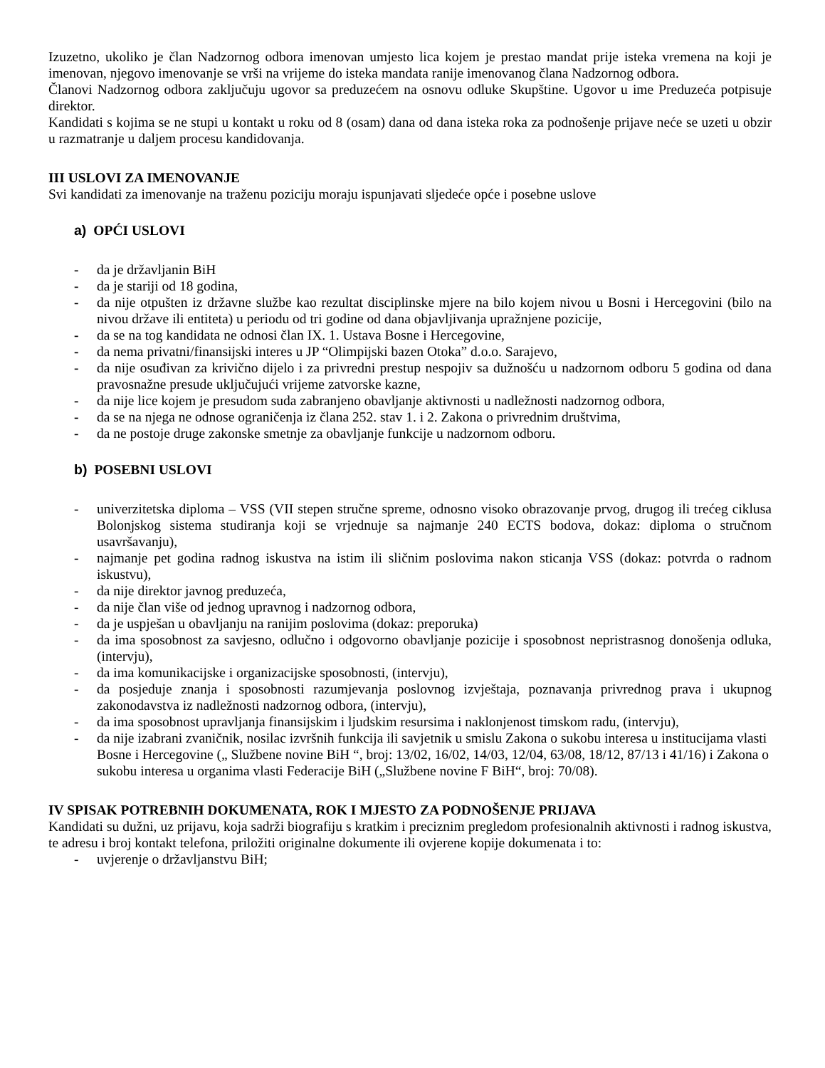Izuzetno, ukoliko je član Nadzornog odbora imenovan umjesto lica kojem je prestao mandat prije isteka vremena na koji je imenovan, njegovo imenovanje se vrši na vrijeme do isteka mandata ranije imenovanog člana Nadzornog odbora.
Članovi Nadzornog odbora zaključuju ugovor sa preduzećem na osnovu odluke Skupštine. Ugovor u ime Preduzeća potpisuje direktor.
Kandidati s kojima se ne stupi u kontakt u roku od 8 (osam) dana od dana isteka roka za podnošenje prijave neće se uzeti u obzir u razmatranje u daljem procesu kandidovanja.
III USLOVI ZA IMENOVANJE
Svi kandidati za imenovanje na traženu poziciju moraju ispunjavati sljedeće opće i posebne uslove
a) OPĆI USLOVI
- da je državljanin BiH
- da je stariji od 18 godina,
- da nije otpušten iz državne službe kao rezultat disciplinske mjere na bilo kojem nivou u Bosni i Hercegovini (bilo na nivou države ili entiteta) u periodu od tri godine od dana objavljivanja upražnjene pozicije,
- da se na tog kandidata ne odnosi član IX. 1. Ustava Bosne i Hercegovine,
- da nema privatni/finansijski interes u JP “Olimpijski bazen Otoka” d.o.o. Sarajevo,
- da nije osuđivan za krivično dijelo i za privredni prestup nespojiv sa dužnošću u nadzornom odboru 5 godina od dana pravosnažne presude uključujući vrijeme zatvorske kazne,
- da nije lice kojem je presudom suda zabranjeno obavljanje aktivnosti u nadležnosti nadzornog odbora,
- da se na njega ne odnose ograničenja iz člana 252. stav 1. i 2. Zakona o privrednim društvima,
- da ne postoje druge zakonske smetnje za obavljanje funkcije u nadzornom odboru.
b) POSEBNI USLOVI
- univerzitetska diploma – VSS (VII stepen stručne spreme, odnosno visoko obrazovanje prvog, drugog ili trećeg ciklusa Bolonjskog sistema studiranja koji se vrjednuje sa najmanje 240 ECTS bodova, dokaz: diploma o stručnom usavršavanju),
- najmanje pet godina radnog iskustva na istim ili sličnim poslovima nakon sticanja VSS (dokaz: potvrda o radnom iskustvu),
- da nije direktor javnog preduzeća,
- da nije član više od jednog upravnog i nadzornog odbora,
- da je uspješan u obavljanju na ranijim poslovima (dokaz: preporuka)
- da ima sposobnost za savjesno, odlučno i odgovorno obavljanje pozicije i sposobnost nepristrasnog donošenja odluka, (intervju),
- da ima komunikacijske i organizacijske sposobnosti, (intervju),
- da posjeduje znanja i sposobnosti razumjevanja poslovnog izvještaja, poznavanja privrednog prava i ukupnog zakonodavstva iz nadležnosti nadzornog odbora, (intervju),
- da ima sposobnost upravljanja finansijskim i ljudskim resursima i naklonjenost timskom radu, (intervju),
- da nije izabrani zvaničnik, nosilac izvršnih funkcija ili savjetnik u smislu Zakona o sukobu interesa u institucijama vlasti Bosne i Hercegovine („ Službene novine BiH “, broj: 13/02, 16/02, 14/03, 12/04, 63/08, 18/12, 87/13 i 41/16) i Zakona o sukobu interesa u organima vlasti Federacije BiH („Službene novine F BiH“, broj: 70/08).
IV SPISAK POTREBNIH DOKUMENATA, ROK I MJESTO ZA PODNOŠENJE PRIJAVA
Kandidati su dužni, uz prijavu, koja sadrži biografiju s kratkim i preciznim pregledom profesionalnih aktivnosti i radnog iskustva, te adresu i broj kontakt telefona, priložiti originalne dokumente ili ovjerene kopije dokumenata i to:
- uvjerenje o državljanstvu BiH;